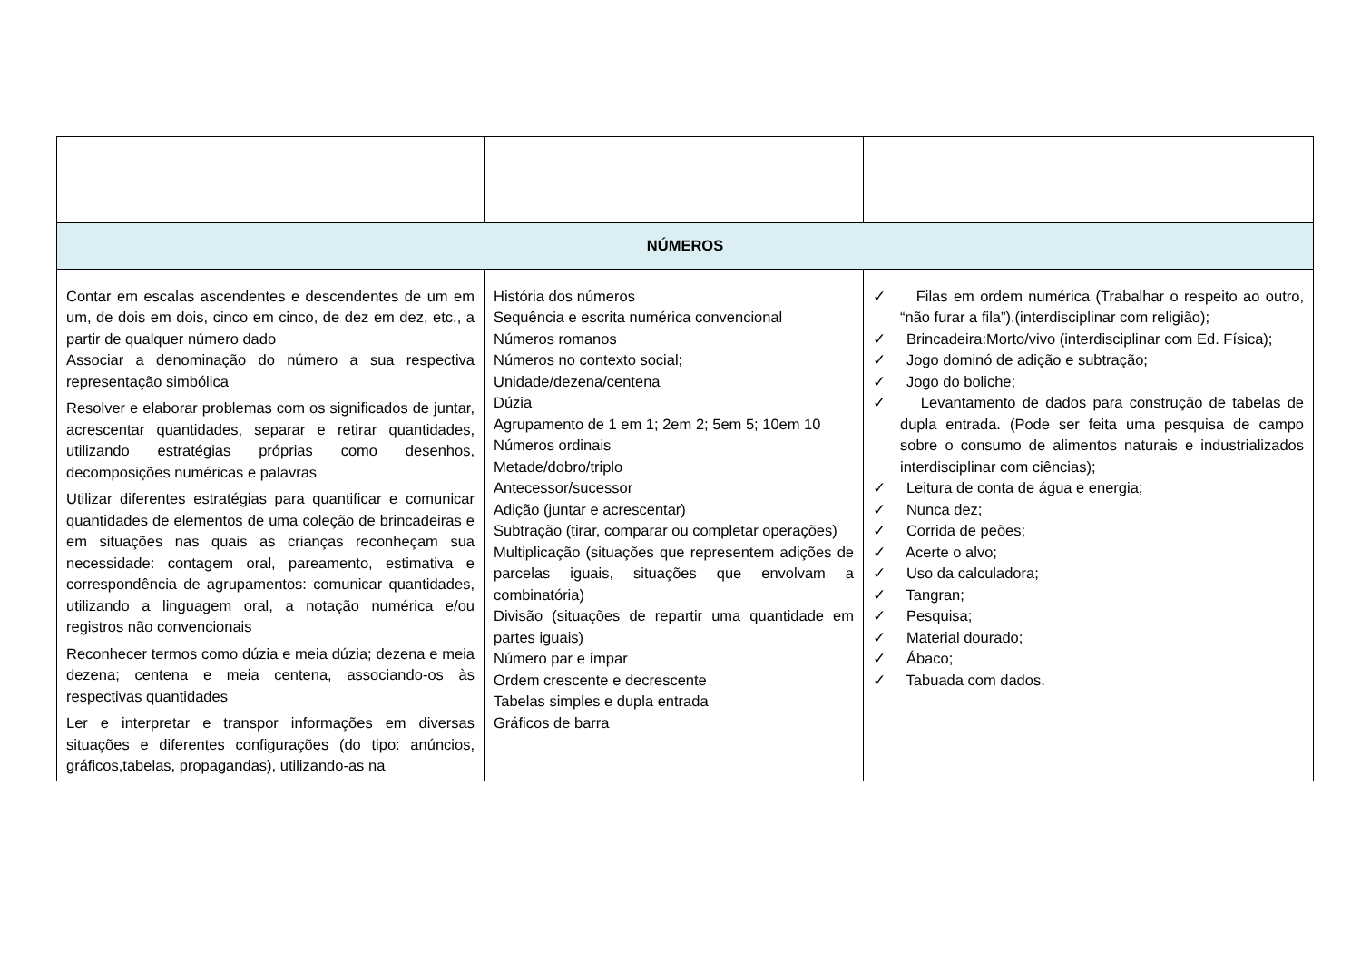| NÚMEROS | | |
| Contar em escalas ascendentes e descendentes de um em um, de dois em dois, cinco em cinco, de dez em dez, etc., a partir de qualquer número dado Associar a denominação do número a sua respectiva representação simbólica Resolver e elaborar problemas com os significados de juntar, acrescentar quantidades, separar e retirar quantidades, utilizando estratégias próprias como desenhos, decomposições numéricas e palavras Utilizar diferentes estratégias para quantificar e comunicar quantidades de elementos de uma coleção de brincadeiras e em situações nas quais as crianças reconheçam sua necessidade: contagem oral, pareamento, estimativa e correspondência de agrupamentos: comunicar quantidades, utilizando a linguagem oral, a notação numérica e/ou registros não convencionais Reconhecer termos como dúzia e meia dúzia; dezena e meia dezena; centena e meia centena, associando-os às respectivas quantidades Ler e interpretar e transpor informações em diversas situações e diferentes configurações (do tipo: anúncios, gráficos,tabelas, propagandas), utilizando-as na | História dos números Sequência e escrita numérica convencional Números romanos Números no contexto social; Unidade/dezena/centena Dúzia Agrupamento de 1 em 1; 2em 2; 5em 5; 10em 10 Números ordinais Metade/dobro/triplo Antecessor/sucessor Adição (juntar e acrescentar) Subtração (tirar, comparar ou completar operações) Multiplicação (situações que representem adições de parcelas iguais, situações que envolvam a combinatória) Divisão (situações de repartir uma quantidade em partes iguais) Número par e ímpar Ordem crescente e decrescente Tabelas simples e dupla entrada Gráficos de barra | ✓ Filas em ordem numérica (Trabalhar o respeito ao outro, “não furar a fila”).(interdisciplinar com religião); ✓ Brincadeira:Morto/vivo (interdisciplinar com Ed. Física); ✓ Jogo dominó de adição e subtração; ✓ Jogo do boliche; ✓ Levantamento de dados para construção de tabelas de dupla entrada. (Pode ser feita uma pesquisa de campo sobre o consumo de alimentos naturais e industrializados interdisciplinar com ciências); ✓ Leitura de conta de água e energia; ✓ Nunca dez; ✓ Corrida de peões; ✓ Acerte o alvo; ✓ Uso da calculadora; ✓ Tangran; ✓ Pesquisa; ✓ Material dourado; ✓ Ábaco; ✓ Tabuada com dados. |